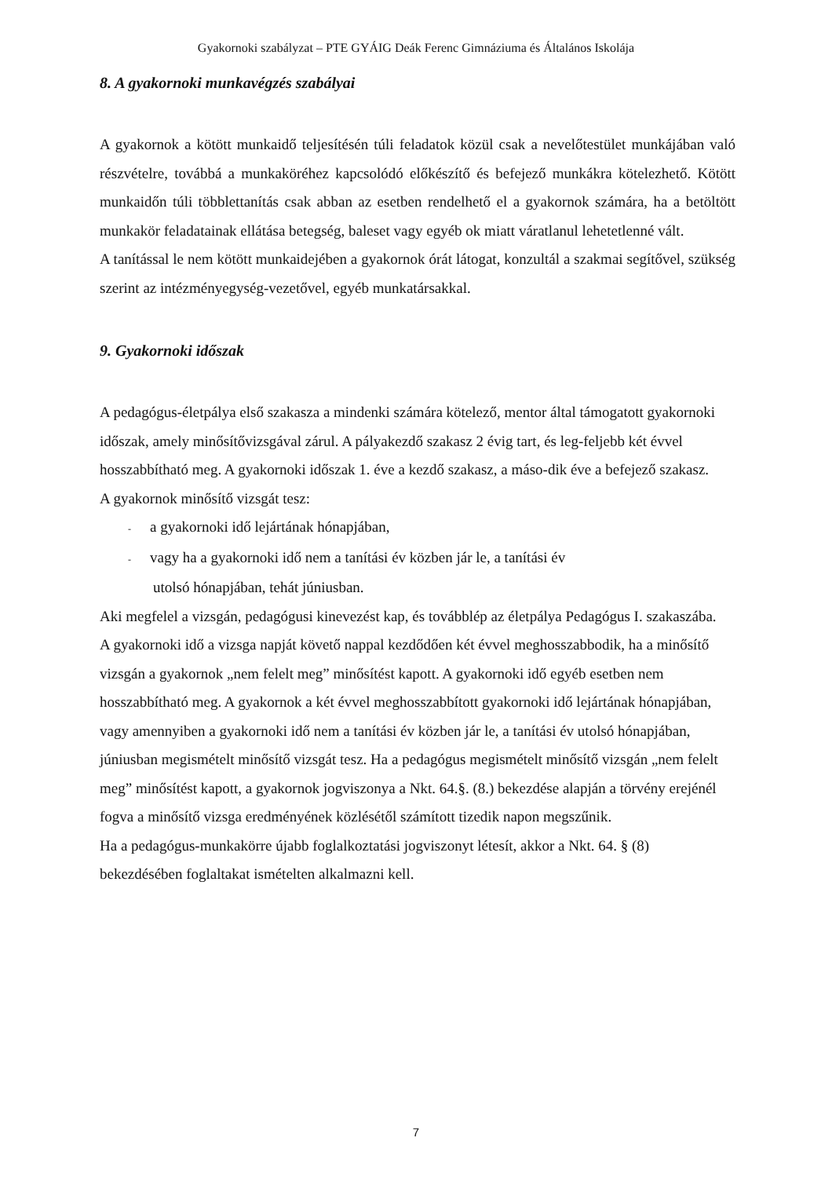Gyakornoki szabályzat – PTE GYÁIG Deák Ferenc Gimnáziuma és Általános Iskolája
8. A gyakornoki munkavégzés szabályai
A gyakornok a kötött munkaidő teljesítésén túli feladatok közül csak a nevelőtestület munkájában való részvételre, továbbá a munkaköréhez kapcsolódó előkészítő és befejező munkákra kötelezhető. Kötött munkaidőn túli többlettanítás csak abban az esetben rendelhető el a gyakornok számára, ha a betöltött munkakör feladatainak ellátása betegség, baleset vagy egyéb ok miatt váratlanul lehetetlenné vált.
A tanítással le nem kötött munkaidejében a gyakornok órát látogat, konzultál a szakmai segítővel, szükség szerint az intézményegység-vezetővel, egyéb munkatársakkal.
9. Gyakornoki időszak
A pedagógus-életpálya első szakasza a mindenki számára kötelező, mentor által támogatott gyakornoki időszak, amely minősítővizsgával zárul. A pályakezdő szakasz 2 évig tart, és leg-feljebb két évvel hosszabbítható meg. A gyakornoki időszak 1. éve a kezdő szakasz, a máso-dik éve a befejező szakasz.
A gyakornok minősítő vizsgát tesz:
- a gyakornoki idő lejártának hónapjában,
- vagy ha a gyakornoki idő nem a tanítási év közben jár le, a tanítási év
utolsó hónapjában, tehát júniusban.
Aki megfelel a vizsgán, pedagógusi kinevezést kap, és továbblép az életpálya Pedagógus I. szakaszába.
A gyakornoki idő a vizsga napját követő nappal kezdődően két évvel meghosszabbodik, ha a minősítő vizsgán a gyakornok „nem felelt meg” minősítést kapott. A gyakornoki idő egyéb esetben nem hosszabbítható meg. A gyakornok a két évvel meghosszabbított gyakornoki idő lejártának hónapjában, vagy amennyiben a gyakornoki idő nem a tanítási év közben jár le, a tanítási év utolsó hónapjában, júniusban megismételt minősítő vizsgát tesz. Ha a pedagógus megismételt minősítő vizsgán „nem felelt meg” minősítést kapott, a gyakornok jogviszonya a Nkt. 64.§. (8.) bekezdése alapján a törvény erejénél fogva a minősítő vizsga eredményének közlésétől számított tizedik napon megszűnik.
Ha a pedagógus-munkakörre újabb foglalkoztatási jogviszonyt létesít, akkor a Nkt. 64. § (8) bekezdésében foglaltakat ismételten alkalmazni kell.
7